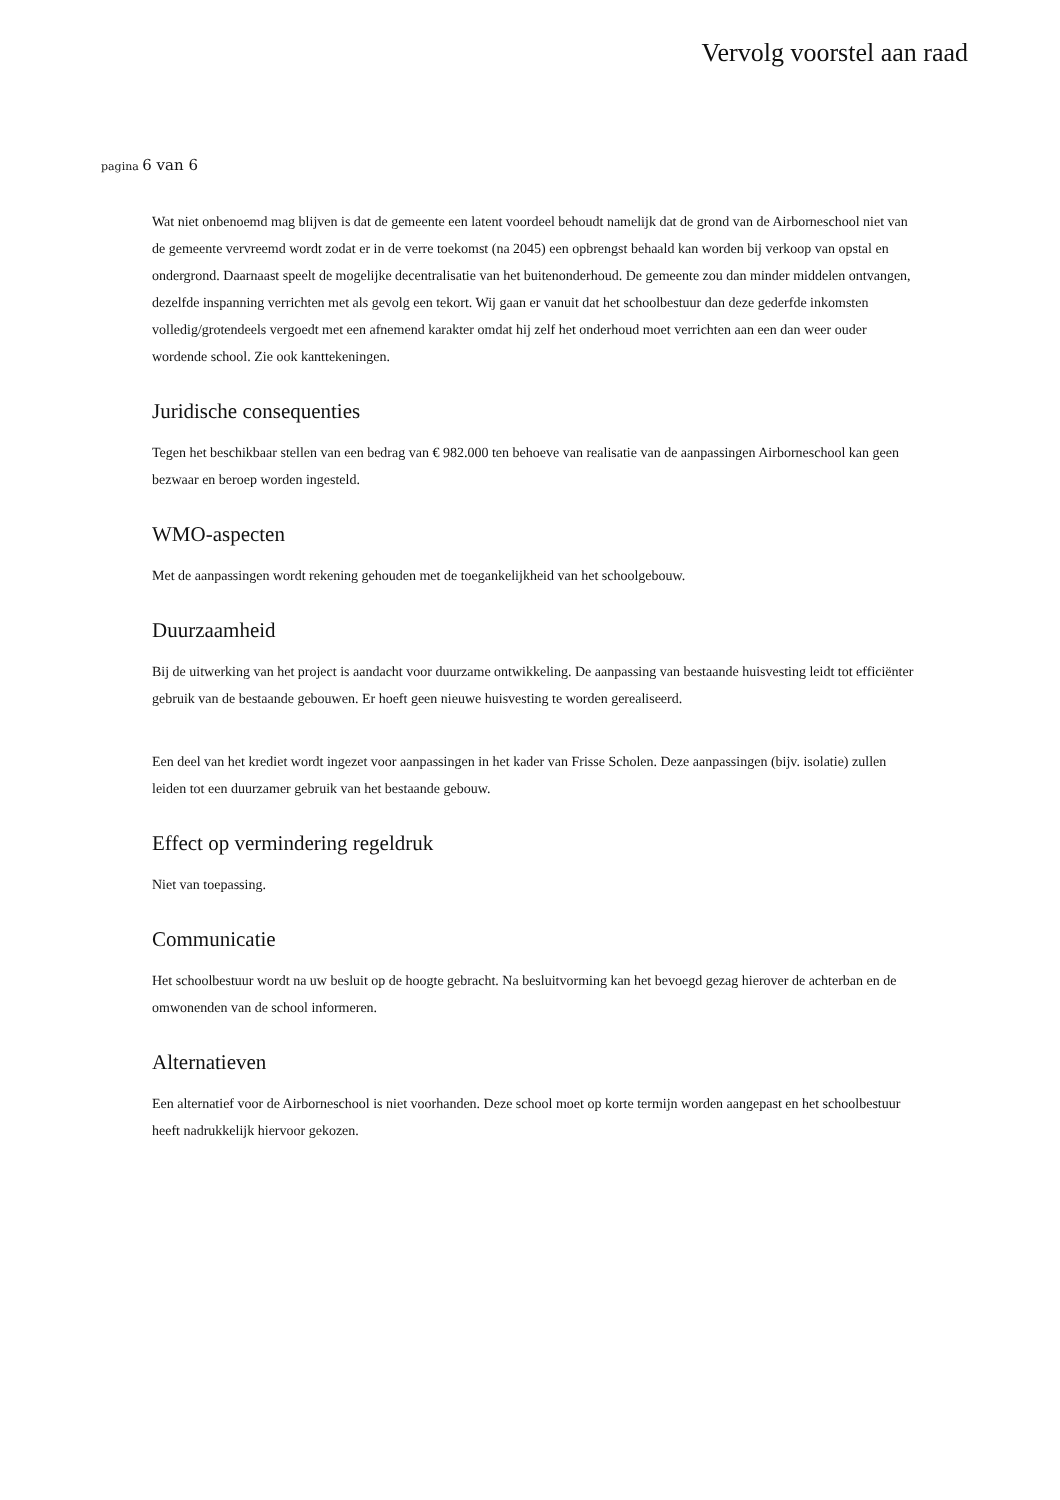Vervolg voorstel aan raad
pagina 6 van 6
Wat niet onbenoemd mag blijven is dat de gemeente een latent voordeel behoudt namelijk dat de grond van de Airborneschool niet van de gemeente vervreemd wordt zodat er in de verre toekomst (na 2045) een opbrengst behaald kan worden bij verkoop van opstal en ondergrond. Daarnaast speelt de mogelijke decentralisatie van het buitenonderhoud. De gemeente zou dan minder middelen ontvangen, dezelfde inspanning verrichten met als gevolg een tekort. Wij gaan er vanuit dat het schoolbestuur dan deze gederfde inkomsten volledig/grotendeels vergoedt met een afnemend karakter omdat hij zelf het onderhoud moet verrichten aan een dan weer ouder wordende school. Zie ook kanttekeningen.
Juridische consequenties
Tegen het beschikbaar stellen van een bedrag van € 982.000 ten behoeve van realisatie van de aanpassingen Airborneschool kan geen bezwaar en beroep worden ingesteld.
WMO-aspecten
Met de aanpassingen wordt rekening gehouden met de toegankelijkheid van het schoolgebouw.
Duurzaamheid
Bij de uitwerking van het project is aandacht voor duurzame ontwikkeling. De aanpassing van bestaande huisvesting leidt tot efficiënter gebruik van de bestaande gebouwen. Er hoeft geen nieuwe huisvesting te worden gerealiseerd.
Een deel van het krediet wordt ingezet voor aanpassingen in het kader van Frisse Scholen. Deze aanpassingen (bijv. isolatie) zullen leiden tot een duurzamer gebruik van het bestaande gebouw.
Effect op vermindering regeldruk
Niet van toepassing.
Communicatie
Het schoolbestuur wordt na uw besluit op de hoogte gebracht. Na besluitvorming kan het bevoegd gezag hierover de achterban en de omwonenden van de school informeren.
Alternatieven
Een alternatief voor de Airborneschool is niet voorhanden. Deze school moet op korte termijn worden aangepast en het schoolbestuur heeft nadrukkelijk hiervoor gekozen.